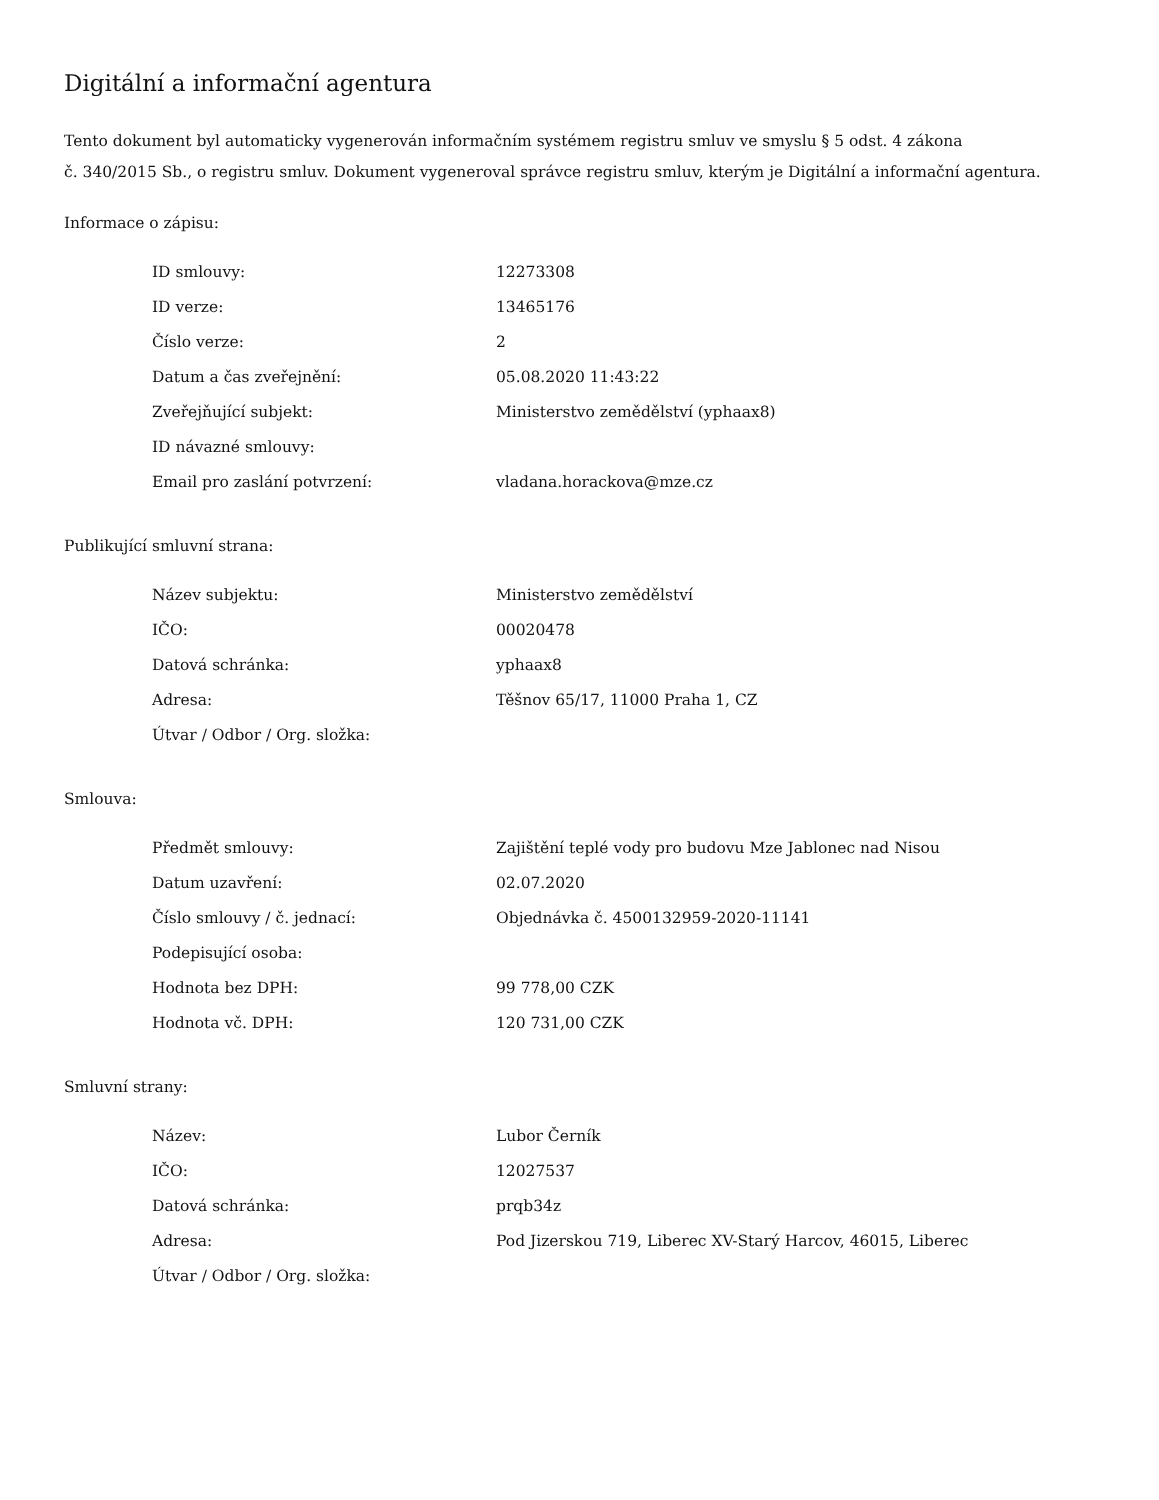Digitální a informační agentura
Tento dokument byl automaticky vygenerován informačním systémem registru smluv ve smyslu § 5 odst. 4 zákona
č. 340/2015 Sb., o registru smluv. Dokument vygeneroval správce registru smluv, kterým je Digitální a informační agentura.
Informace o zápisu:
| ID smlouvy: | 12273308 |
| ID verze: | 13465176 |
| Číslo verze: | 2 |
| Datum a čas zveřejnění: | 05.08.2020 11:43:22 |
| Zveřejňující subjekt: | Ministerstvo zemědělství (yphaax8) |
| ID návazné smlouvy: | |
| Email pro zaslání potvrzení: | vladana.horackova@mze.cz |
Publikující smluvní strana:
| Název subjektu: | Ministerstvo zemědělství |
| IČO: | 00020478 |
| Datová schránka: | yphaax8 |
| Adresa: | Těšnov 65/17, 11000 Praha 1, CZ |
| Útvar / Odbor / Org. složka: | |
Smlouva:
| Předmět smlouvy: | Zajištění teplé vody pro budovu Mze Jablonec nad Nisou |
| Datum uzavření: | 02.07.2020 |
| Číslo smlouvy / č. jednací: | Objednávka č. 4500132959-2020-11141 |
| Podepisující osoba: | |
| Hodnota bez DPH: | 99 778,00 CZK |
| Hodnota vč. DPH: | 120 731,00 CZK |
Smluvní strany:
| Název: | Lubor Černík |
| IČO: | 12027537 |
| Datová schránka: | prqb34z |
| Adresa: | Pod Jizerskou 719, Liberec XV-Starý Harcov, 46015, Liberec |
| Útvar / Odbor / Org. složka: | |